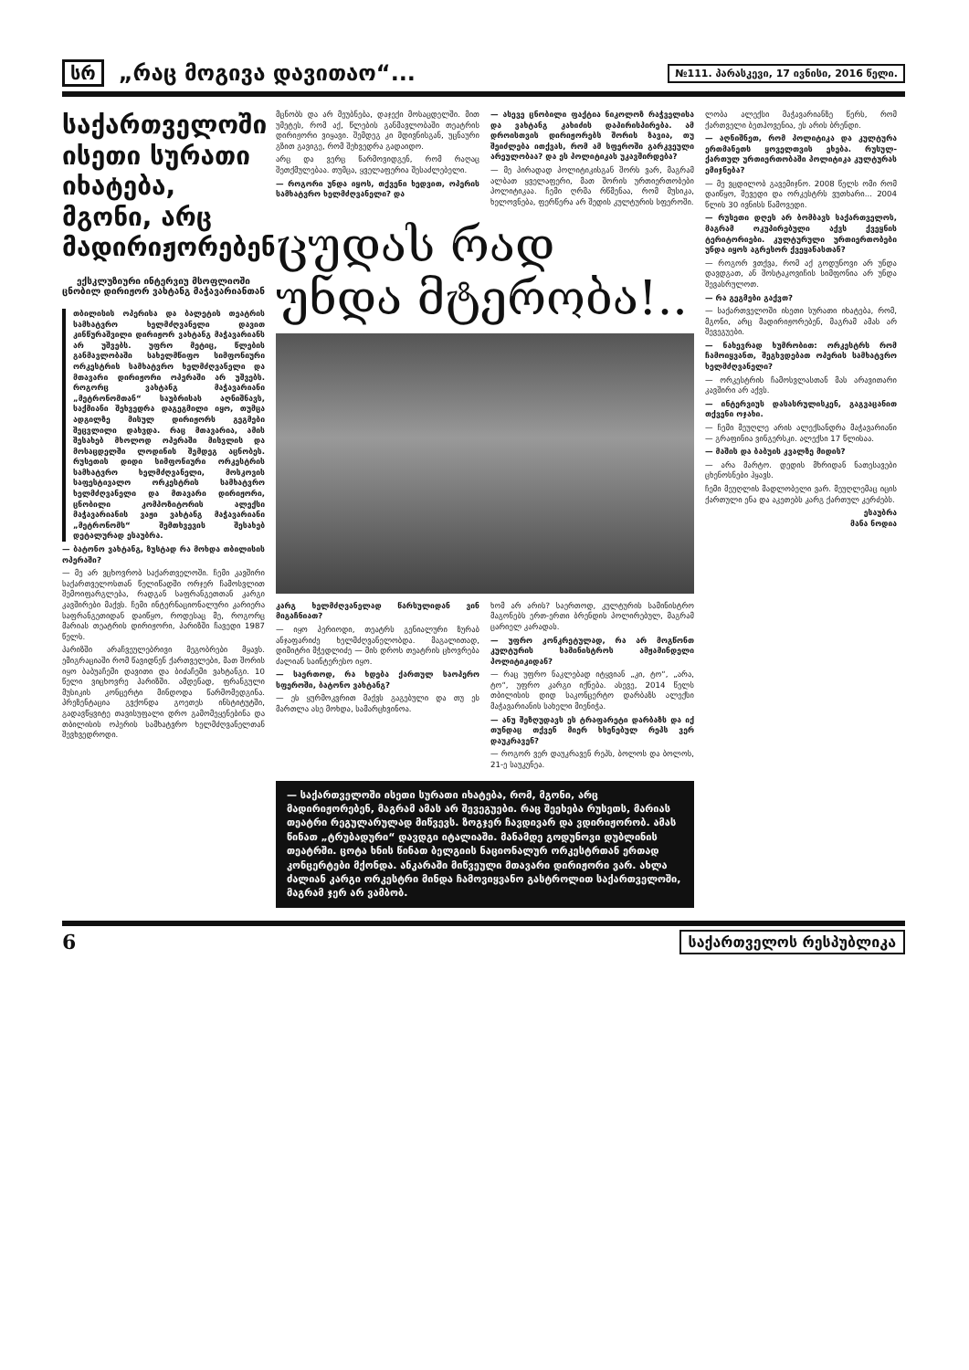სრ „რაც მოგივა დავითაო“... №111. პარასკევი, 17 ივნისი, 2016 წელი.
საქართველოში ისეთი სურათი იხატება, მგონი, არც მადირიჟორებენ
ექსკლუზიური ინტერვიუ მსოფლიოში ცნობილ დირიჟორ ვახტანგ მაჭავარიანთან
თბილისის ოპერისა და ბალეტის თეატრის სამხატვრო ხელმძღვანელი დავით კინწურაშვილი დირიჟორ ვახტანგ მაჭავარიანს არ უშვებს. უფრო მეტიც, წლების განმავლობაში სახელმწიფო სიმფონიური ორკესტრის სამხატვრო ხელმძღვანელი და მთავარი დირიჟორი ოპერაში არ უშვებს. როგორც ვახტანგ მაჭავარიანი „მეტრონომთან“ საუბრისას აღნიშნავს, საქმიანი შეხვედრა დაგეგმილი იყო, თუმცა ადგილზე მისულ დირიჟორს გეგმები შეცვლილი დახვდა. რაც მთავარია, ამის შესახებ მხოლოდ ოპერაში მისვლის და მოსაცდელში ლოდინის შემდეგ აცნობეს. რუსეთის დიდი სიმფონიური ორკესტრის სამხატვრო ხელმძღვანელი, მოსკოვის საფესტივალო ორკესტრის სამხატვრო ხელმძღვანელი და მთავარი დირიჟორი, ცნობილი კომპოზიტორის ალექსი მაჭავარიანის ვაჟი ვახტანგ მაჭავარიანი „მეტრონომს“ შემთხვევის შესახებ დეტალურად ესაუბრა.
— ბატონო ვახტანგ, ზუსტად რა მოხდა თბილისის ოპერაში?
— მე არ ვცხოვრობ საქართველოში. ჩემი კავშირი საქართველოსთან წელიწადში ორჯერ ჩამოსვლით შემოიფარგლება, რადგან საფრანგეთთან კარგი კავშირები მაქვს. ჩემი ინტერნაციონალური კარიერა საფრანგეთიდან დაიწყო, როდესაც მე, როგორც მარიას თეატრის დირიჟორი, პარიზში ჩავედი 1987 წელს.
პარიზში არაჩვეულებრივი მეგობრები მყავს. ემიგრაციაში რომ წავიდნენ ქართველები, მათ შორის იყო ბაბუაჩემი დავითი და ბიძაჩემი ვახტანგი. 10 წელი ვიცხოვრე პარიზში. ამდენად, ფრანგული მუსიკის კონცერტი მინდოდა წარმომედგინა. პრეზენტაცია გვქონდა გოეთეს ინსტიტუტში, გადავწყვიტე თავისუფალი დრო გამომეყენებინა და თბილისის ოპერის სამხატვრო ხელმძღვანელთან შევხვედროდი.
მცნობს და არ მეუბნება, დაჯექი მოსაცდელში. მით უმეტეს, რომ აქ, წლების განმავლობაში თეატრის დირიჟორი ვიყავი. შემდეგ კი მდივნისგან, უცნაური გზით გავიგე, რომ შეხვედრა გადაიდო.
არც და ვერც წარმოვიდგენ, რომ რაღაც შეთქმულებაა. თუმცა, ყველაფერია შესაძლებელი.
— როგორი უნდა იყოს, თქვენი ხედვით, ოპერის სამხატვრო ხელმძღვანელი? და
— ასევე ცნობილი ფაქტია ნიკოლოზ რაჭველისა და ვახტანგ კახიძის დაპირისპირება. ამ დროისთვის დირიჟორებს შორის ზავია, თუ შეიძლება ითქვას, რომ ამ სფეროში გარკვეული არეულობაა? და ეს პოლიტიკას უკავშირდება?
— მე პირადად პოლიტიკისგან შორს ვარ, მაგრამ ალბათ ყველაფერი, მათ შორის ურთიერთობები პოლიტიკაა. ჩემი ღრმა რწმენაა, რომ მუსიკა, ხელოვნება, ფერწერა არ შედის კულტურის სფეროში.
ცუდას რად უნდა მტერობა!..
კარგ ხელმძღვანელად წარსულიდან ვინ მიგაჩნიათ?
— იყო პერიოდი, თეატრს გენიალური ზურაბ ანჯაფარიძე ხელმძღვანელობდა. მაგალითად, დიმიტრი მჭედლიძე — მის დროს თეატრის ცხოვრება ძალიან საინტერესო იყო.
— საერთოდ, რა ხდება ქართულ საოპერო სფეროში, ბატონო ვახტანგ?
— ეს ყურმოკვრით მაქვს გაგებული და თუ ეს მართლა ასე მოხდა, სამარცხვინოა.
ხომ არ არის? საერთოდ, კულტურის სამინისტრო მაგონებს ერთ-ერთი ბრენდის პოლირებულ, მაგრამ ცარიელ კარადას.
— უფრო კონკრეტულად, რა არ მოგწონთ კულტურის სამინისტროს ამჟამინდელი პოლიტიკიდან?
— რაც უფრო ნაკლებად იტყვიან „კი, ტო“, „არა, ტო“, უფრო კარგი იქნება. ასევე, 2014 წელს თბილისის დიდ საკონცერტო დარბაზს ალექსი მაჭავარიანის სახელი მიენიჭა.
— ანუ შეზღუდავს ეს ტრაფარეტი დარბაზს და იქ თუნდაც თქვენ მიერ ხსენებულ რეპს ვერ დაუკრავენ?
— როგორ ვერ დაუკრავენ რეპს, ბოლოს და ბოლოს, 21-ე საუკუნეა.
— საქართველოში ისეთი სურათი იხატება, რომ, მგონი, არც მადირიჟორებენ, მაგრამ ამას არ შევეგუები. რაც შეეხება რუსეთს, მარიას თეატრი რეგულარულად მიწვევს. ზოგჯერ ჩავდივარ და ვდირიჟორობ. ამას წინათ „ტრუბადური“ დავდგი იტალიაში. მანამდე გოდუნოვი დუბლინის თეატრში. ცოტა ხნის წინათ ბელგიის ნაციონალურ ორკესტრთან ერთად კონცერტები მქონდა. ანკარაში მიწვეული მთავარი დირიჟორი ვარ. ახლა ძალიან კარგი ორკესტრი მინდა ჩამოვიყვანო გასტროლით საქართველოში, მაგრამ ჯერ არ ვამბობ.
ლობა ალექსი მაჭავარიანზე წერს, რომ ქართველი ბეთჰოვენია, ეს არის ბრენდი.
— აღნიშნეთ, რომ პოლიტიკა და კულტურა ერთმანეთს ყოველთვის ეხება. რუსულ-ქართულ ურთიერთობაში პოლიტიკა კულტურას ემიჯნება?
— მე ვცდილობ გავემიჯნო. 2008 წელს ომი რომ დაიწყო, შევედი და ორკესტრს ვუთხარი... 2004 წლის 30 ივნისს წამოვედი.
— რუსეთი დღეს არ ბომბავს საქართველოს, მაგრამ ოკუპირებული აქვს ქვეყნის ტერიტორიები. კულტურული ურთიერთობები უნდა იყოს აგრესორ ქვეყანასთან?
— როგორ ვთქვა, რომ აქ გოდუნოვი არ უნდა დავდგათ, ან შოსტაკოვიჩის სიმფონია არ უნდა შევასრულოთ.
— რა გეგმები გაქვთ?
— საქართველოში ისეთი სურათი იხატება, რომ, მგონი, არც მადირიჟორებენ, მაგრამ ამას არ შევეგუები.
— ნახევრად ხუმრობით: ორკესტრს რომ ჩამოიყვანთ, შეგხვდებათ ოპერის სამხატვრო ხელმძღვანელი?
— ორკესტრის ჩამოსვლასთან მას არავითარი კავშირი არ აქვს.
— ინტერვიუს დასასრულისკენ, გაგვაცანით თქვენი ოჯახი.
— ჩემი მეუღლე არის ალექსანდრა მაჭავარიანი — გრაფინია ვინგერსკი. ალექსი 17 წლისაა.
— მაშის და ბაბუის კვალზე მიდის?
— არა მარტო. დედის მხრიდან ნათესავები ცხენოსნები ჰყავს.
ჩემი მეუღლის მადლობელი ვარ. მეუღლემაც იცის ქართული ენა და აკეთებს კარგ ქართულ კერძებს.
ესაუბრა
მანა ნოდია
6 საქართველოს რესპუბლიკა